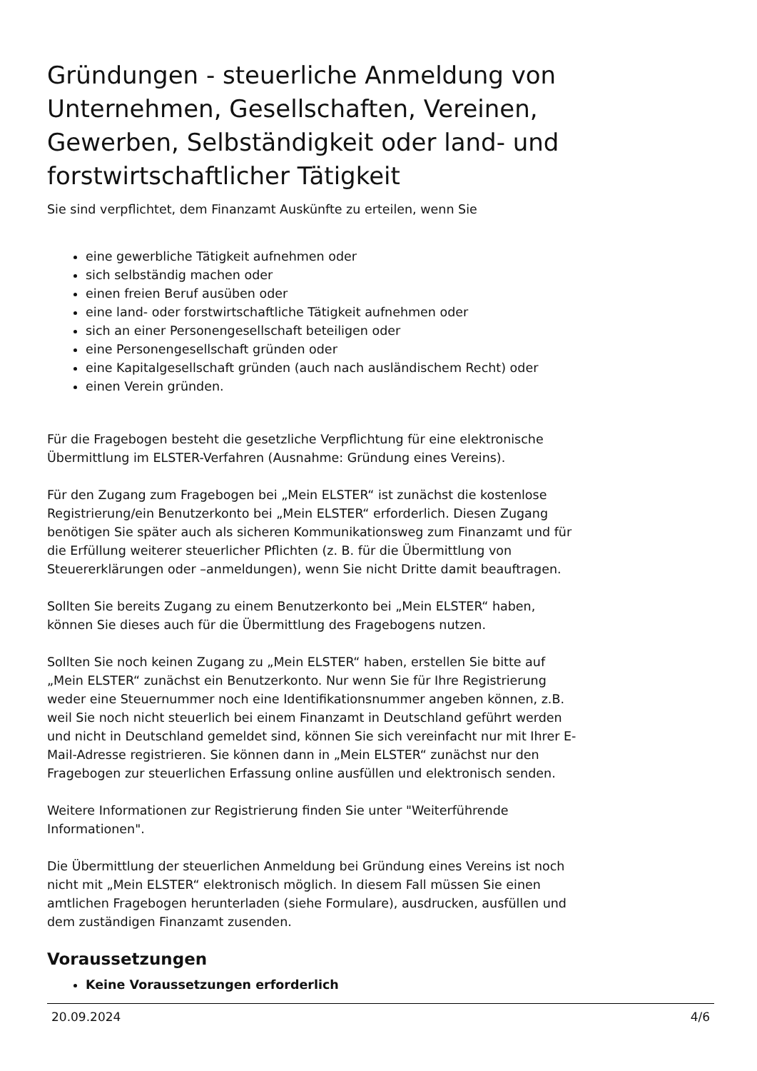Gründungen - steuerliche Anmeldung von Unternehmen, Gesellschaften, Vereinen, Gewerben, Selbständigkeit oder land- und forstwirtschaftlicher Tätigkeit
Sie sind verpflichtet, dem Finanzamt Auskünfte zu erteilen, wenn Sie
eine gewerbliche Tätigkeit aufnehmen oder
sich selbständig machen oder
einen freien Beruf ausüben oder
eine land- oder forstwirtschaftliche Tätigkeit aufnehmen oder
sich an einer Personengesellschaft beteiligen oder
eine Personengesellschaft gründen oder
eine Kapitalgesellschaft gründen (auch nach ausländischem Recht) oder
einen Verein gründen.
Für die Fragebogen besteht die gesetzliche Verpflichtung für eine elektronische Übermittlung im ELSTER-Verfahren (Ausnahme: Gründung eines Vereins).
Für den Zugang zum Fragebogen bei „Mein ELSTER“ ist zunächst die kostenlose Registrierung/ein Benutzerkonto bei „Mein ELSTER“ erforderlich. Diesen Zugang benötigen Sie später auch als sicheren Kommunikationsweg zum Finanzamt und für die Erfüllung weiterer steuerlicher Pflichten (z. B. für die Übermittlung von Steuererklärungen oder –anmeldungen), wenn Sie nicht Dritte damit beauftragen.
Sollten Sie bereits Zugang zu einem Benutzerkonto bei „Mein ELSTER“ haben, können Sie dieses auch für die Übermittlung des Fragebogens nutzen.
Sollten Sie noch keinen Zugang zu „Mein ELSTER“ haben, erstellen Sie bitte auf „Mein ELSTER“ zunächst ein Benutzerkonto. Nur wenn Sie für Ihre Registrierung weder eine Steuernummer noch eine Identifikationsnummer angeben können, z.B. weil Sie noch nicht steuerlich bei einem Finanzamt in Deutschland geführt werden und nicht in Deutschland gemeldet sind, können Sie sich vereinfacht nur mit Ihrer E-Mail-Adresse registrieren. Sie können dann in „Mein ELSTER“ zunächst nur den Fragebogen zur steuerlichen Erfassung online ausfüllen und elektronisch senden.
Weitere Informationen zur Registrierung finden Sie unter "Weiterführende Informationen".
Die Übermittlung der steuerlichen Anmeldung bei Gründung eines Vereins ist noch nicht mit „Mein ELSTER“ elektronisch möglich. In diesem Fall müssen Sie einen amtlichen Fragebogen herunterladen (siehe Formulare), ausdrucken, ausfüllen und dem zuständigen Finanzamt zusenden.
Voraussetzungen
Keine Voraussetzungen erforderlich
20.09.2024 4/6